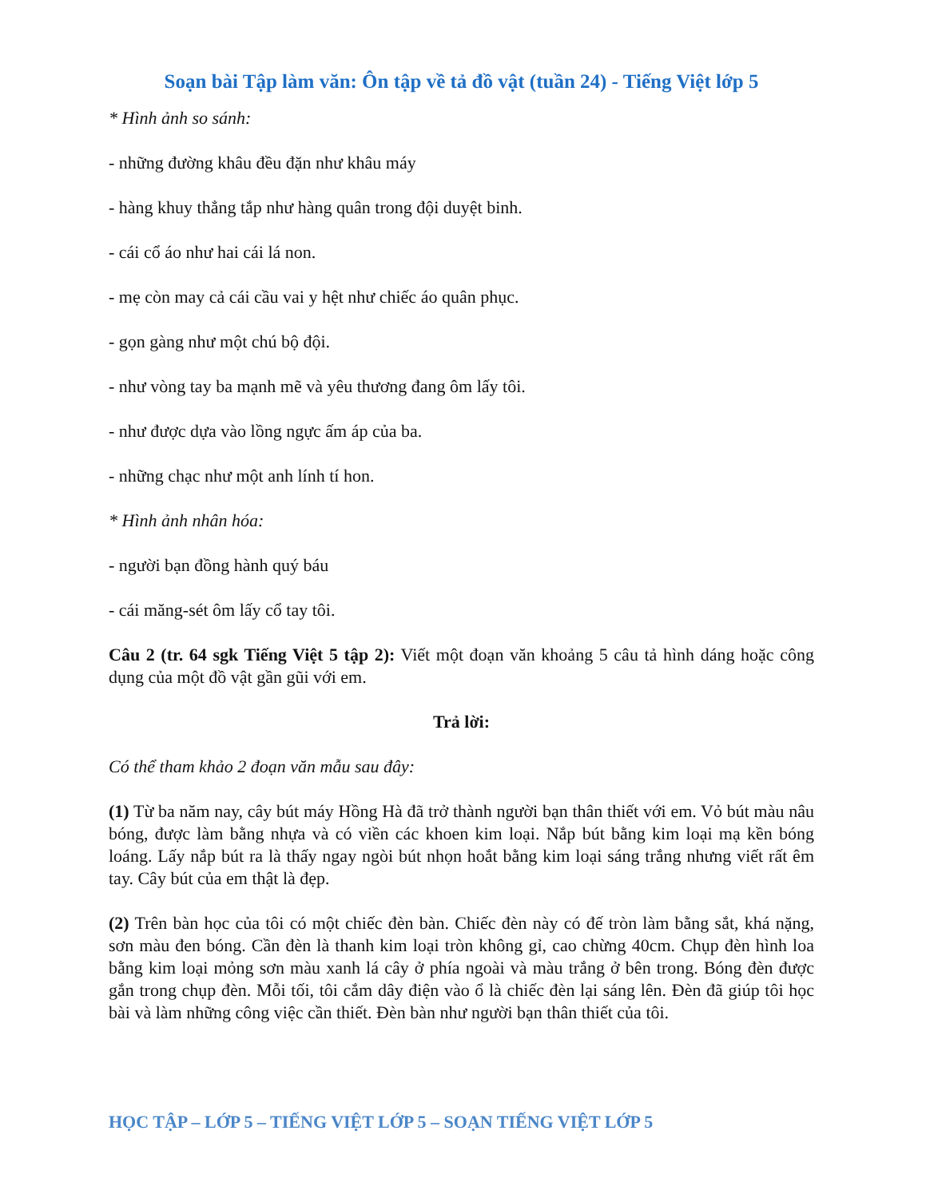Soạn bài Tập làm văn: Ôn tập về tả đồ vật (tuần 24) - Tiếng Việt lớp 5
* Hình ảnh so sánh:
- những đường khâu đều đặn như khâu máy
- hàng khuy thẳng tắp như hàng quân trong đội duyệt binh.
- cái cổ áo như hai cái lá non.
- mẹ còn may cả cái cầu vai y hệt như chiếc áo quân phục.
- gọn gàng như một chú bộ đội.
- như vòng tay ba mạnh mẽ và yêu thương đang ôm lấy tôi.
- như được dựa vào lồng ngực ấm áp của ba.
- những chạc như một anh lính tí hon.
* Hình ảnh nhân hóa:
- người bạn đồng hành quý báu
- cái măng-sét ôm lấy cổ tay tôi.
Câu 2 (tr. 64 sgk Tiếng Việt 5 tập 2): Viết một đoạn văn khoảng 5 câu tả hình dáng hoặc công dụng của một đồ vật gần gũi với em.
Trả lời:
Có thể tham khảo 2 đoạn văn mẫu sau đây:
(1) Từ ba năm nay, cây bút máy Hồng Hà đã trở thành người bạn thân thiết với em. Vỏ bút màu nâu bóng, được làm bằng nhựa và có viền các khoen kim loại. Nắp bút bằng kim loại mạ kền bóng loáng. Lấy nắp bút ra là thấy ngay ngòi bút nhọn hoắt bằng kim loại sáng trắng nhưng viết rất êm tay. Cây bút của em thật là đẹp.
(2) Trên bàn học của tôi có một chiếc đèn bàn. Chiếc đèn này có đế tròn làm bằng sắt, khá nặng, sơn màu đen bóng. Cần đèn là thanh kim loại tròn không gỉ, cao chừng 40cm. Chụp đèn hình loa bằng kim loại mỏng sơn màu xanh lá cây ở phía ngoài và màu trắng ở bên trong. Bóng đèn được gắn trong chụp đèn. Mỗi tối, tôi cắm dây điện vào ổ là chiếc đèn lại sáng lên. Đèn đã giúp tôi học bài và làm những công việc cần thiết. Đèn bàn như người bạn thân thiết của tôi.
HỌC TẬP – LỚP 5 – TIẾNG VIỆT LỚP 5 – SOẠN TIẾNG VIỆT LỚP 5